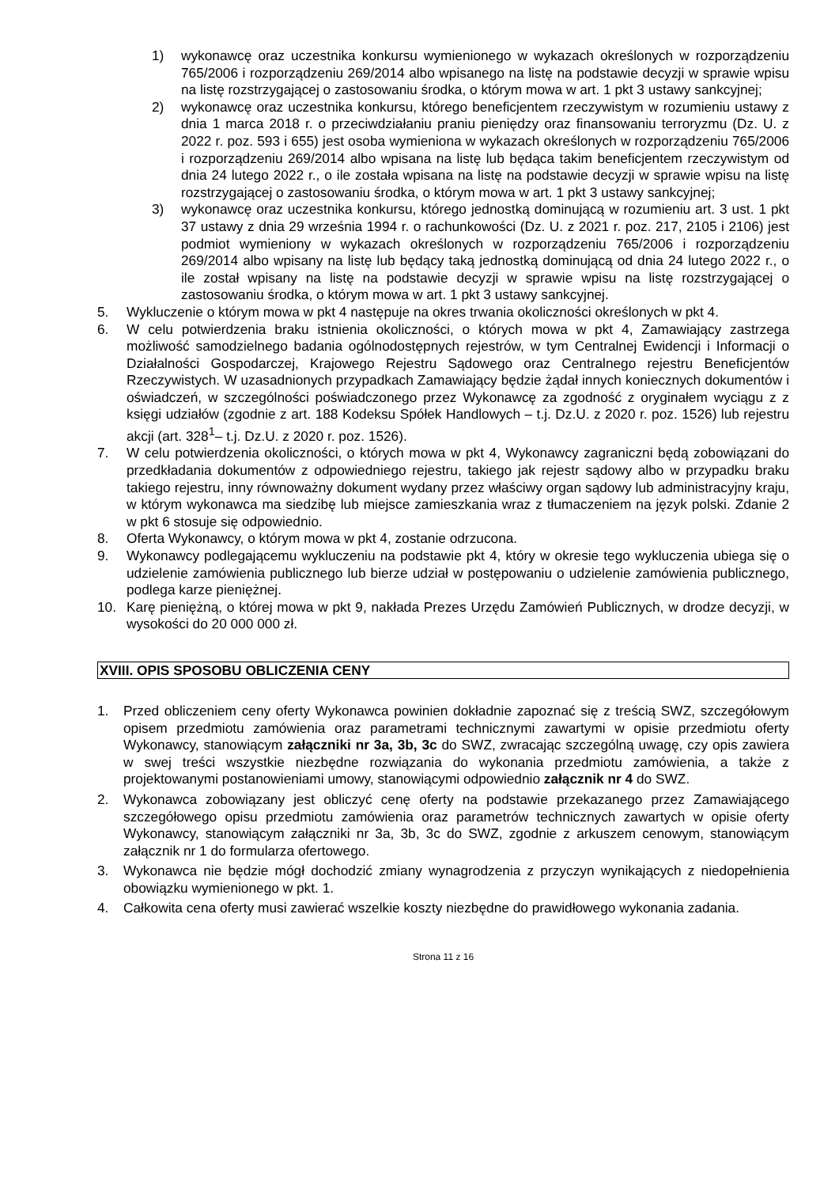1) wykonawcę oraz uczestnika konkursu wymienionego w wykazach określonych w rozporządzeniu 765/2006 i rozporządzeniu 269/2014 albo wpisanego na listę na podstawie decyzji w sprawie wpisu na listę rozstrzygającej o zastosowaniu środka, o którym mowa w art. 1 pkt 3 ustawy sankcyjnej;
2) wykonawcę oraz uczestnika konkursu, którego beneficjentem rzeczywistym w rozumieniu ustawy z dnia 1 marca 2018 r. o przeciwdziałaniu praniu pieniędzy oraz finansowaniu terroryzmu (Dz. U. z 2022 r. poz. 593 i 655) jest osoba wymieniona w wykazach określonych w rozporządzeniu 765/2006 i rozporządzeniu 269/2014 albo wpisana na listę lub będąca takim beneficjentem rzeczywistym od dnia 24 lutego 2022 r., o ile została wpisana na listę na podstawie decyzji w sprawie wpisu na listę rozstrzygającej o zastosowaniu środka, o którym mowa w art. 1 pkt 3 ustawy sankcyjnej;
3) wykonawcę oraz uczestnika konkursu, którego jednostką dominującą w rozumieniu art. 3 ust. 1 pkt 37 ustawy z dnia 29 września 1994 r. o rachunkowości (Dz. U. z 2021 r. poz. 217, 2105 i 2106) jest podmiot wymieniony w wykazach określonych w rozporządzeniu 765/2006 i rozporządzeniu 269/2014 albo wpisany na listę lub będący taką jednostką dominującą od dnia 24 lutego 2022 r., o ile został wpisany na listę na podstawie decyzji w sprawie wpisu na listę rozstrzygającej o zastosowaniu środka, o którym mowa w art. 1 pkt 3 ustawy sankcyjnej.
5. Wykluczenie o którym mowa w pkt 4 następuje na okres trwania okoliczności określonych w pkt 4.
6. W celu potwierdzenia braku istnienia okoliczności, o których mowa w pkt 4, Zamawiający zastrzega możliwość samodzielnego badania ogólnodostępnych rejestrów, w tym Centralnej Ewidencji i Informacji o Działalności Gospodarczej, Krajowego Rejestru Sądowego oraz Centralnego rejestru Beneficjentów Rzeczywistych. W uzasadnionych przypadkach Zamawiający będzie żądał innych koniecznych dokumentów i oświadczeń, w szczególności poświadczonego przez Wykonawcę za zgodność z oryginałem wyciągu z z księgi udziałów (zgodnie z art. 188 Kodeksu Spółek Handlowych – t.j. Dz.U. z 2020 r. poz. 1526) lub rejestru akcji (art. 328<sup>1</sup>– t.j. Dz.U. z 2020 r. poz. 1526).
7. W celu potwierdzenia okoliczności, o których mowa w pkt 4, Wykonawcy zagraniczni będą zobowiązani do przedkładania dokumentów z odpowiedniego rejestru, takiego jak rejestr sądowy albo w przypadku braku takiego rejestru, inny równoważny dokument wydany przez właściwy organ sądowy lub administracyjny kraju, w którym wykonawca ma siedzibę lub miejsce zamieszkania wraz z tłumaczeniem na język polski. Zdanie 2 w pkt 6 stosuje się odpowiednio.
8. Oferta Wykonawcy, o którym mowa w pkt 4, zostanie odrzucona.
9. Wykonawcy podlegającemu wykluczeniu na podstawie pkt 4, który w okresie tego wykluczenia ubiega się o udzielenie zamówienia publicznego lub bierze udział w postępowaniu o udzielenie zamówienia publicznego, podlega karze pieniężnej.
10. Karę pieniężną, o której mowa w pkt 9, nakłada Prezes Urzędu Zamówień Publicznych, w drodze decyzji, w wysokości do 20 000 000 zł.
XVIII. OPIS SPOSOBU OBLICZENIA CENY
1. Przed obliczeniem ceny oferty Wykonawca powinien dokładnie zapoznać się z treścią SWZ, szczegółowym opisem przedmiotu zamówienia oraz parametrami technicznymi zawartymi w opisie przedmiotu oferty Wykonawcy, stanowiącym załączniki nr 3a, 3b, 3c do SWZ, zwracając szczególną uwagę, czy opis zawiera w swej treści wszystkie niezbędne rozwiązania do wykonania przedmiotu zamówienia, a także z projektowanymi postanowieniami umowy, stanowiącymi odpowiednio załącznik nr 4 do SWZ.
2. Wykonawca zobowiązany jest obliczyć cenę oferty na podstawie przekazanego przez Zamawiającego szczegółowego opisu przedmiotu zamówienia oraz parametrów technicznych zawartych w opisie oferty Wykonawcy, stanowiącym załączniki nr 3a, 3b, 3c do SWZ, zgodnie z arkuszem cenowym, stanowiącym załącznik nr 1 do formularza ofertowego.
3. Wykonawca nie będzie mógł dochodzić zmiany wynagrodzenia z przyczyn wynikających z niedopełnienia obowiązku wymienionego w pkt. 1.
4. Całkowita cena oferty musi zawierać wszelkie koszty niezbędne do prawidłowego wykonania zadania.
Strona 11 z 16